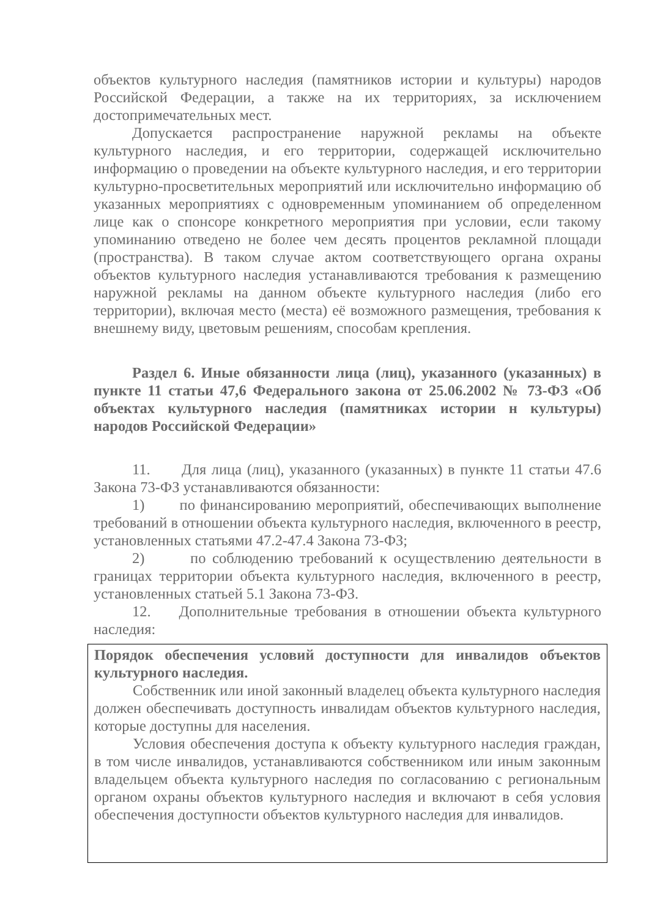объектов культурного наследия (памятников истории и культуры) народов Российской Федерации, а также на их территориях, за исключением достопримечательных мест.
Допускается распространение наружной рекламы на объекте культурного наследия, и его территории, содержащей исключительно информацию о проведении на объекте культурного наследия, и его территории культурно-просветительных мероприятий или исключительно информацию об указанных мероприятиях с одновременным упоминанием об определенном лице как о спонсоре конкретного мероприятия при условии, если такому упоминанию отведено не более чем десять процентов рекламной площади (пространства). В таком случае актом соответствующего органа охраны объектов культурного наследия устанавливаются требования к размещению наружной рекламы на данном объекте культурного наследия (либо его территории), включая место (места) её возможного размещения, требования к внешнему виду, цветовым решениям, способам крепления.
Раздел 6. Иные обязанности лица (лиц), указанного (указанных) в пункте 11 статьи 47,6 Федерального закона от 25.06.2002 № 73-ФЗ «Об объектах культурного наследия (памятниках истории н культуры) народов Российской Федерации»
11. Для лица (лиц), указанного (указанных) в пункте 11 статьи 47.6 Закона 73-ФЗ устанавливаются обязанности:
1) по финансированию мероприятий, обеспечивающих выполнение требований в отношении объекта культурного наследия, включенного в реестр, установленных статьями 47.2-47.4 Закона 73-ФЗ;
2) по соблюдению требований к осуществлению деятельности в границах территории объекта культурного наследия, включенного в реестр, установленных статьей 5.1 Закона 73-ФЗ.
12. Дополнительные требования в отношении объекта культурного наследия:
Порядок обеспечения условий доступности для инвалидов объектов культурного наследия.
Собственник или иной законный владелец объекта культурного наследия должен обеспечивать доступность инвалидам объектов культурного наследия, которые доступны для населения.
Условия обеспечения доступа к объекту культурного наследия граждан, в том числе инвалидов, устанавливаются собственником или иным законным владельцем объекта культурного наследия по согласованию с региональным органом охраны объектов культурного наследия и включают в себя условия обеспечения доступности объектов культурного наследия для инвалидов.